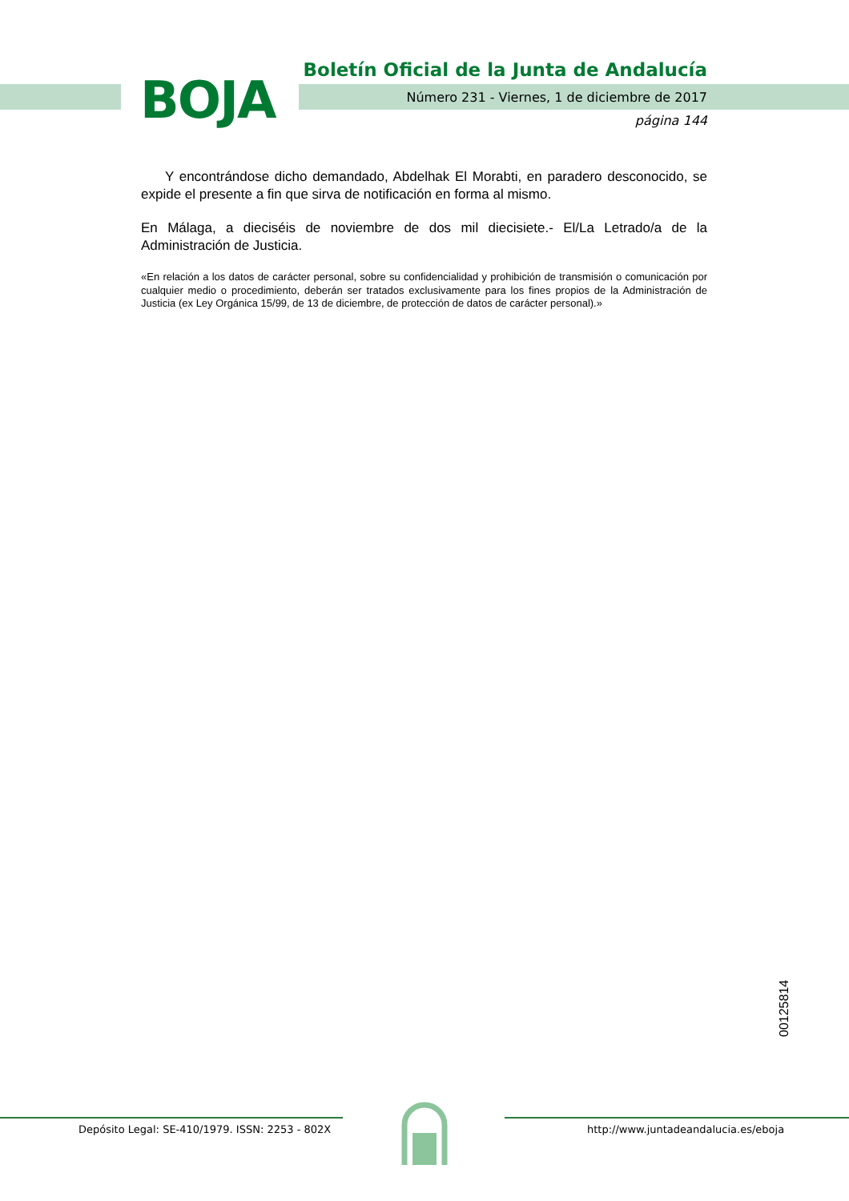BOJA
Boletín Oficial de la Junta de Andalucía
Número 231 - Viernes, 1 de diciembre de 2017
página 144
Y encontrándose dicho demandado, Abdelhak El Morabti, en paradero desconocido, se expide el presente a fin que sirva de notificación en forma al mismo.
En Málaga, a dieciséis de noviembre de dos mil diecisiete.- El/La Letrado/a de la Administración de Justicia.
«En relación a los datos de carácter personal, sobre su confidencialidad y prohibición de transmisión o comunicación por cualquier medio o procedimiento, deberán ser tratados exclusivamente para los fines propios de la Administración de Justicia (ex Ley Orgánica 15/99, de 13 de diciembre, de protección de datos de carácter personal).»
00125814
Depósito Legal: SE-410/1979. ISSN: 2253 - 802X
http://www.juntadeandalucia.es/eboja